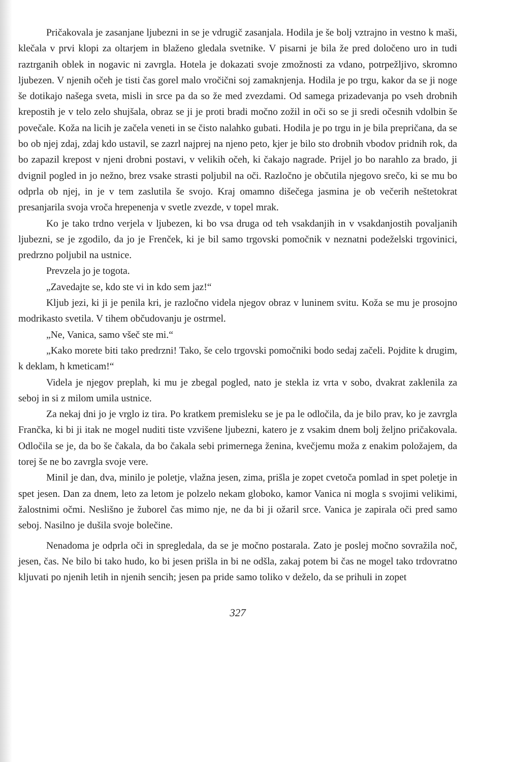Pričakovala je zasanjane ljubezni in se je vdrugič zasanjala. Hodila je še bolj vztrajno in vestno k maši, klečala v prvi klopi za oltarjem in blaženo gledala svetnike. V pisarni je bila že pred določeno uro in tudi raztrganih oblek in nogavic ni zavrgla. Hotela je dokazati svoje zmožnosti za vdano, potrpežljivo, skromno ljubezen. V njenih očeh je tisti čas gorel malo vročični soj zamaknjenja. Hodila je po trgu, kakor da se ji noge še dotikajo našega sveta, misli in srce pa da so že med zvezdami. Od samega prizadevanja po vseh drobnih krepostih je v telo zelo shujšala, obraz se ji je proti bradi močno zožil in oči so se ji sredi očesnih vdolbin še povečale. Koža na licih je začela veneti in se čisto nalahko gubati. Hodila je po trgu in je bila prepričana, da se bo ob njej zdaj, zdaj kdo ustavil, se zazrl najprej na njeno peto, kjer je bilo sto drobnih vbodov pridnih rok, da bo zapazil krepost v njeni drobni postavi, v velikih očeh, ki čakajo nagrade. Prijel jo bo narahlo za brado, ji dvignil pogled in jo nežno, brez vsake strasti poljubil na oči. Razločno je občutila njegovo srečo, ki se mu bo odprla ob njej, in je v tem zaslutila še svojo. Kraj omamno dišečega jasmina je ob večerih neštetokrat presanjarila svoja vroča hrepenenja v svetle zvezde, v topel mrak.
Ko je tako trdno verjela v ljubezen, ki bo vsa druga od teh vsakdanjih in v vsakdanjostih povaljanih ljubezni, se je zgodilo, da jo je Frenček, ki je bil samo trgovski pomočnik v neznatni podeželski trgovinici, predrzno poljubil na ustnice.
Prevzela jo je togota.
„Zavedajte se, kdo ste vi in kdo sem jaz!“
Kljub jezi, ki ji je penila kri, je razločno videla njegov obraz v luninem svitu. Koža se mu je prosojno modrikasto svetila. V tihem občudovanju je ostrmel.
„Ne, Vanica, samo všeč ste mi.“
„Kako morete biti tako predrzni! Tako, še celo trgovski pomočniki bodo sedaj začeli. Pojdite k drugim, k deklam, h kmeticam!“
Videla je njegov preplah, ki mu je zbegal pogled, nato je stekla iz vrta v sobo, dvakrat zaklenila za seboj in si z milom umila ustnice.
Za nekaj dni jo je vrglo iz tira. Po kratkem premisleku se je pa le odločila, da je bilo prav, ko je zavrgla Frančka, ki bi ji itak ne mogel nuditi tiste vzvišene ljubezni, katero je z vsakim dnem bolj željno pričakovala. Odločila se je, da bo še čakala, da bo čakala sebi primernega ženina, kvečjemu moža z enakim položajem, da torej še ne bo zavrgla svoje vere.
Minil je dan, dva, minilo je poletje, vlažna jesen, zima, prišla je zopet cvetoča pomlad in spet poletje in spet jesen. Dan za dnem, leto za letom je polzelo nekam globoko, kamor Vanica ni mogla s svojimi velikimi, žalostnimi očmi. Neslišno je žuborel čas mimo nje, ne da bi ji ožaril srce. Vanica je zapirala oči pred samo seboj. Nasilno je dušila svoje bolečine.
Nenadoma je odprla oči in spregledala, da se je močno postarala. Zato je poslej močno sovražila noč, jesen, čas. Ne bilo bi tako hudo, ko bi jesen prišla in bi ne odšla, zakaj potem bi čas ne mogel tako trdovratno kljuvati po njenih letih in njenih sencih; jesen pa pride samo toliko v deželo, da se prihuli in zopet
327